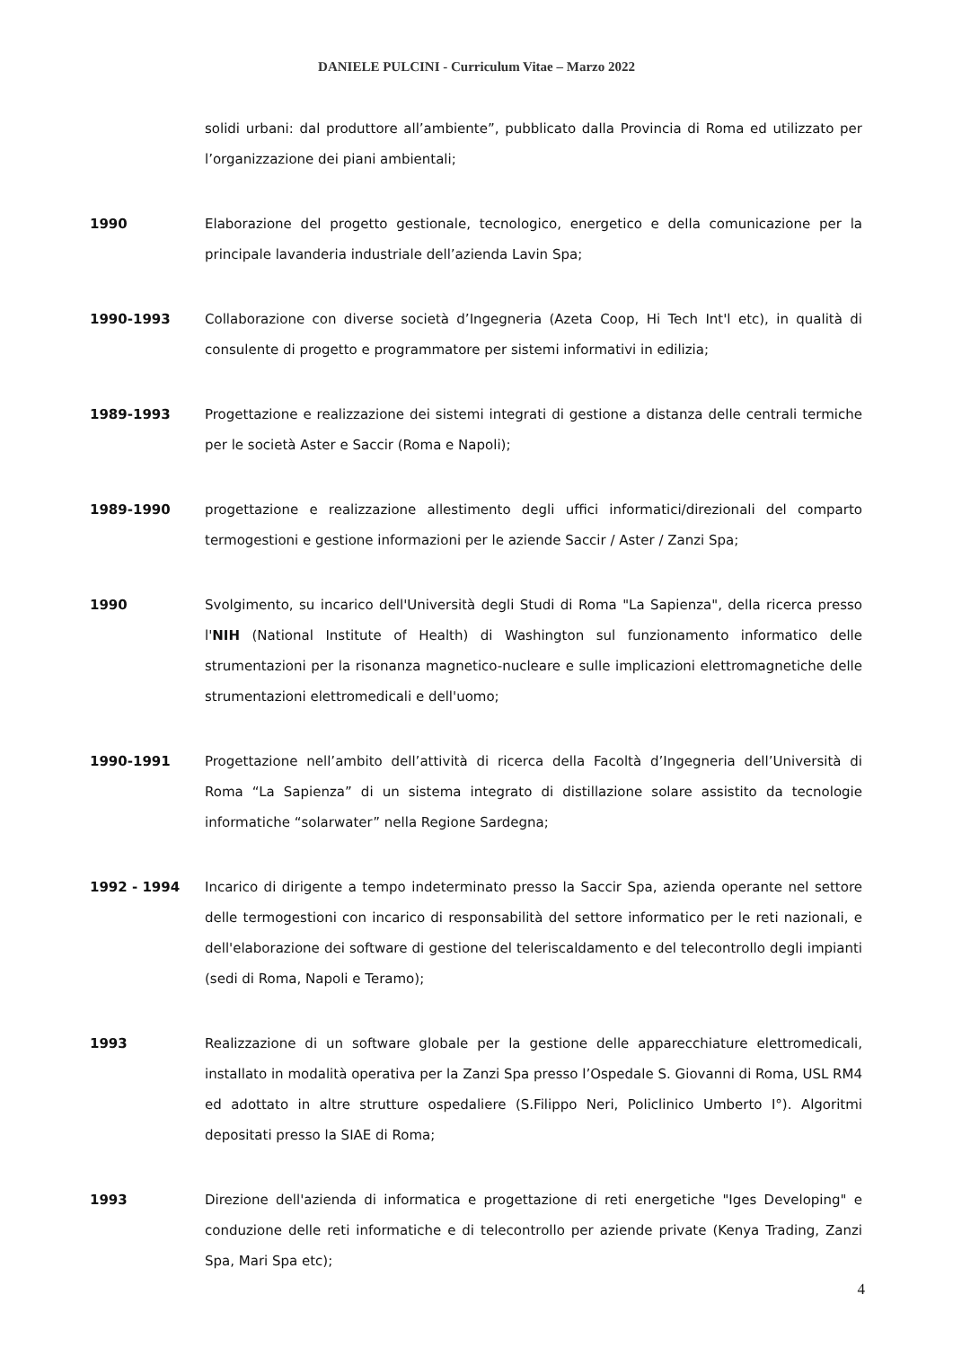DANIELE PULCINI - Curriculum Vitae – Marzo 2022
solidi urbani: dal produttore all’ambiente”, pubblicato dalla Provincia di Roma ed utilizzato per l’organizzazione dei piani ambientali;
1990 Elaborazione del progetto gestionale, tecnologico, energetico e della comunicazione per la principale lavanderia industriale dell’azienda Lavin Spa;
1990-1993 Collaborazione con diverse società d’Ingegneria (Azeta Coop, Hi Tech Int'l etc), in qualità di consulente di progetto e programmatore per sistemi informativi in edilizia;
1989-1993 Progettazione e realizzazione dei sistemi integrati di gestione a distanza delle centrali termiche per le società Aster e Saccir (Roma e Napoli);
1989-1990 progettazione e realizzazione allestimento degli uffici informatici/direzionali del comparto termogestioni e gestione informazioni per le aziende Saccir / Aster / Zanzi Spa;
1990 Svolgimento, su incarico dell'Università degli Studi di Roma "La Sapienza", della ricerca presso l'NIH (National Institute of Health) di Washington sul funzionamento informatico delle strumentazioni per la risonanza magnetico-nucleare e sulle implicazioni elettromagnetiche delle strumentazioni elettromedicali e dell'uomo;
1990-1991 Progettazione nell’ambito dell’attività di ricerca della Facoltà d’Ingegneria dell’Università di Roma “La Sapienza” di un sistema integrato di distillazione solare assistito da tecnologie informatiche “solarwater” nella Regione Sardegna;
1992 - 1994 Incarico di dirigente a tempo indeterminato presso la Saccir Spa, azienda operante nel settore delle termogestioni con incarico di responsabilità del settore informatico per le reti nazionali, e dell'elaborazione dei software di gestione del teleriscaldamento e del telecontrollo degli impianti (sedi di Roma, Napoli e Teramo);
1993 Realizzazione di un software globale per la gestione delle apparecchiature elettromedicali, installato in modalità operativa per la Zanzi Spa presso l’Ospedale S. Giovanni di Roma, USL RM4 ed adottato in altre strutture ospedaliere (S.Filippo Neri, Policlinico Umberto I°). Algoritmi depositati presso la SIAE di Roma;
1993 Direzione dell'azienda di informatica e progettazione di reti energetiche "Iges Developing" e conduzione delle reti informatiche e di telecontrollo per aziende private (Kenya Trading, Zanzi Spa, Mari Spa etc);
4